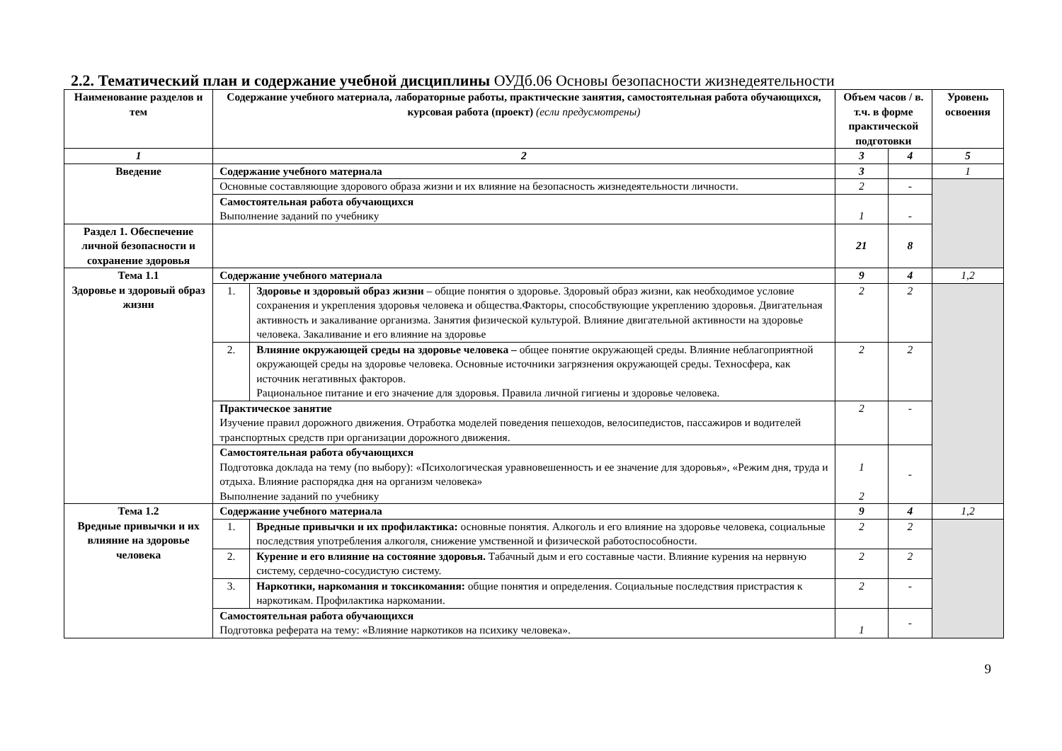2.2. Тематический план и содержание учебной дисциплины ОУДб.06 Основы безопасности жизнедеятельности
| Наименование разделов и тем | Содержание учебного материала, лабораторные работы, практические занятия, самостоятельная работа обучающихся, курсовая работа (проект) (если предусмотрены) | | Объем часов / в. т.ч. в форме практической подготовки | | Уровень освоения |
| --- | --- | --- | --- | --- | --- |
| 1 | 2 | | 3 | 4 | 5 |
| Введение | Содержание учебного материала | | 3 | | 1 |
| | Основные составляющие здорового образа жизни и их влияние на безопасность жизнедеятельности личности. | | 2 | - | |
| | Самостоятельная работа обучающихся Выполнение заданий по учебнику | | 1 | - | |
| Раздел 1. Обеспечение личной безопасности и сохранение здоровья | | | 21 | 8 | |
| Тема 1.1 Здоровье и здоровый образ жизни | Содержание учебного материала | | 9 | 4 | 1,2 |
| | 1. | Здоровье и здоровый образ жизни – общие понятия о здоровье. Здоровый образ жизни, как необходимое условие сохранения и укрепления здоровья человека и общества.Факторы, способствующие укреплению здоровья. Двигательная активность и закаливание организма. Занятия физической культурой. Влияние двигательной активности на здоровье человека. Закаливание и его влияние на здоровье | 2 | 2 | |
| | 2. | Влияние окружающей среды на здоровье человека – общее понятие окружающей среды. Влияние неблагоприятной окружающей среды на здоровье человека. Основные источники загрязнения окружающей среды. Техносфера, как источник негативных факторов. Рациональное питание и его значение для здоровья. Правила личной гигиены и здоровье человека. | 2 | 2 | |
| | Практическое занятие Изучение правил дорожного движения. Отработка моделей поведения пешеходов, велосипедистов, пассажиров и водителей транспортных средств при организации дорожного движения. | | 2 | - | |
| | Самостоятельная работа обучающихся Подготовка доклада на тему (по выбору): «Психологическая уравновешенность и ее значение для здоровья», «Режим дня, труда и отдыха. Влияние распорядка дня на организм человека» Выполнение заданий по учебнику | | 1 2 | - | |
| Тема 1.2 Вредные привычки и их влияние на здоровье человека | Содержание учебного материала | | 9 | 4 | 1,2 |
| | 1. | Вредные привычки и их профилактика: основные понятия. Алкоголь и его влияние на здоровье человека, социальные последствия употребления алкоголя, снижение умственной и физической работоспособности. | 2 | 2 | |
| | 2. | Курение и его влияние на состояние здоровья. Табачный дым и его составные части. Влияние курения на нервную систему, сердечно-сосудистую систему. | 2 | 2 | |
| | 3. | Наркотики, наркомания и токсикомания: общие понятия и определения. Социальные последствия пристрастия к наркотикам. Профилактика наркомании. | 2 | - | |
| | Самостоятельная работа обучающихся Подготовка реферата на тему: «Влияние наркотиков на психику человека». | | 1 | - | |
9